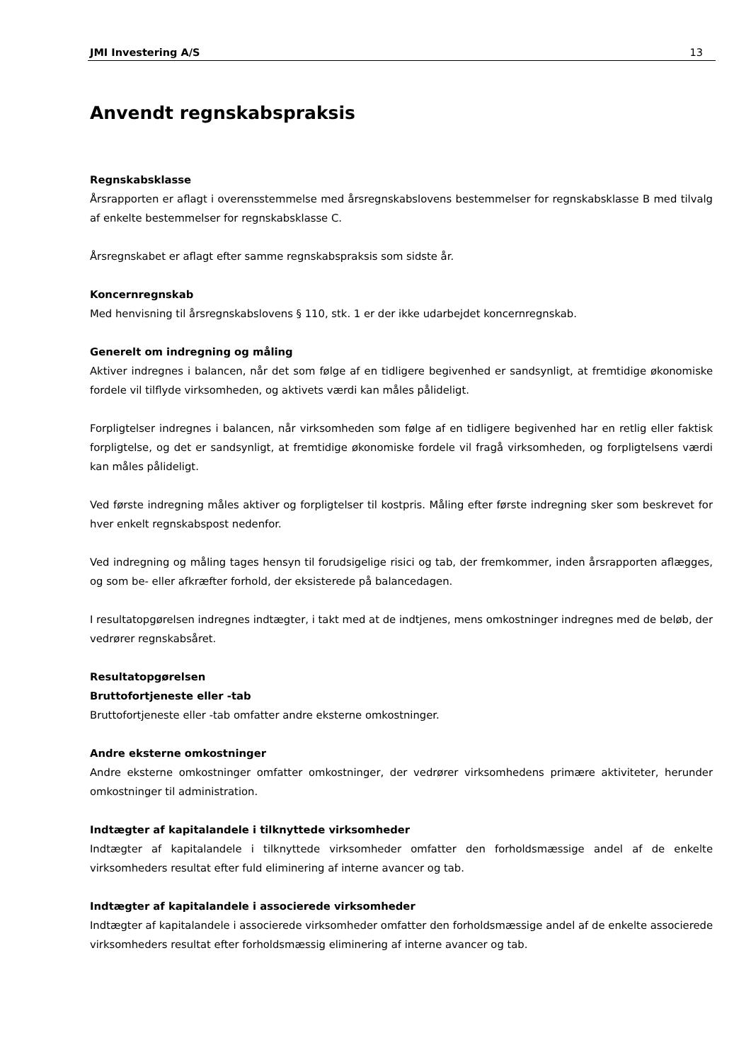JMI Investering A/S 13
Anvendt regnskabspraksis
Regnskabsklasse
Årsrapporten er aflagt i overensstemmelse med årsregnskabslovens bestemmelser for regnskabsklasse B med tilvalg af enkelte bestemmelser for regnskabsklasse C.
Årsregnskabet er aflagt efter samme regnskabspraksis som sidste år.
Koncernregnskab
Med henvisning til årsregnskabslovens § 110, stk. 1 er der ikke udarbejdet koncernregnskab.
Generelt om indregning og måling
Aktiver indregnes i balancen, når det som følge af en tidligere begivenhed er sandsynligt, at fremtidige økonomiske fordele vil tilflyde virksomheden, og aktivets værdi kan måles pålideligt.
Forpligtelser indregnes i balancen, når virksomheden som følge af en tidligere begivenhed har en retlig eller faktisk forpligtelse, og det er sandsynligt, at fremtidige økonomiske fordele vil fragå virksomheden, og forpligtelsens værdi kan måles pålideligt.
Ved første indregning måles aktiver og forpligtelser til kostpris. Måling efter første indregning sker som beskrevet for hver enkelt regnskabspost nedenfor.
Ved indregning og måling tages hensyn til forudsigelige risici og tab, der fremkommer, inden årsrapporten aflægges, og som be- eller afkræfter forhold, der eksisterede på balancedagen.
I resultatopgørelsen indregnes indtægter, i takt med at de indtjenes, mens omkostninger indregnes med de beløb, der vedrører regnskabsåret.
Resultatopgørelsen
Bruttofortjeneste eller -tab
Bruttofortjeneste eller -tab omfatter andre eksterne omkostninger.
Andre eksterne omkostninger
Andre eksterne omkostninger omfatter omkostninger, der vedrører virksomhedens primære aktiviteter, herunder omkostninger til administration.
Indtægter af kapitalandele i tilknyttede virksomheder
Indtægter af kapitalandele i tilknyttede virksomheder omfatter den forholdsmæssige andel af de enkelte virksomheders resultat efter fuld eliminering af interne avancer og tab.
Indtægter af kapitalandele i associerede virksomheder
Indtægter af kapitalandele i associerede virksomheder omfatter den forholdsmæssige andel af de enkelte associerede virksomheders resultat efter forholdsmæssig eliminering af interne avancer og tab.